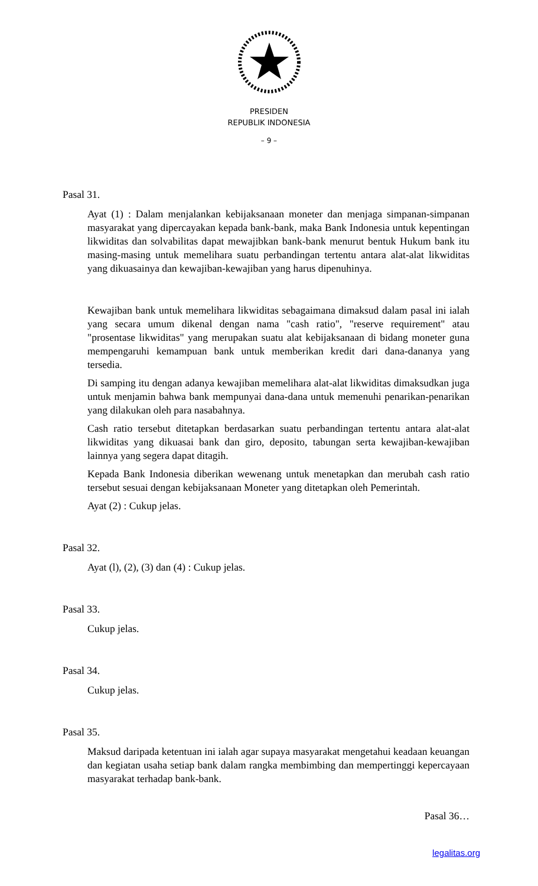PRESIDEN
REPUBLIK INDONESIA
– 9 –
Pasal 31.
Ayat (1) : Dalam menjalankan kebijaksanaan moneter dan menjaga simpanan-simpanan masyarakat yang dipercayakan kepada bank-bank, maka Bank Indonesia untuk kepentingan likwiditas dan solvabilitas dapat mewajibkan bank-bank menurut bentuk Hukum bank itu masing-masing untuk memelihara suatu perbandingan tertentu antara alat-alat likwiditas yang dikuasainya dan kewajiban-kewajiban yang harus dipenuhinya.
Kewajiban bank untuk memelihara likwiditas sebagaimana dimaksud dalam pasal ini ialah yang secara umum dikenal dengan nama "cash ratio", "reserve requirement" atau "prosentase likwiditas" yang merupakan suatu alat kebijaksanaan di bidang moneter guna mempengaruhi kemampuan bank untuk memberikan kredit dari dana-dananya yang tersedia.
Di samping itu dengan adanya kewajiban memelihara alat-alat likwiditas dimaksudkan juga untuk menjamin bahwa bank mempunyai dana-dana untuk memenuhi penarikan-penarikan yang dilakukan oleh para nasabahnya.
Cash ratio tersebut ditetapkan berdasarkan suatu perbandingan tertentu antara alat-alat likwiditas yang dikuasai bank dan giro, deposito, tabungan serta kewajiban-kewajiban lainnya yang segera dapat ditagih.
Kepada Bank Indonesia diberikan wewenang untuk menetapkan dan merubah cash ratio tersebut sesuai dengan kebijaksanaan Moneter yang ditetapkan oleh Pemerintah.
Ayat (2) : Cukup jelas.
Pasal 32.
Ayat (l), (2), (3) dan (4) : Cukup jelas.
Pasal 33.
Cukup jelas.
Pasal 34.
Cukup jelas.
Pasal 35.
Maksud daripada ketentuan ini ialah agar supaya masyarakat mengetahui keadaan keuangan dan kegiatan usaha setiap bank dalam rangka membimbing dan mempertinggi kepercayaan masyarakat terhadap bank-bank.
Pasal 36…
legalitas.org